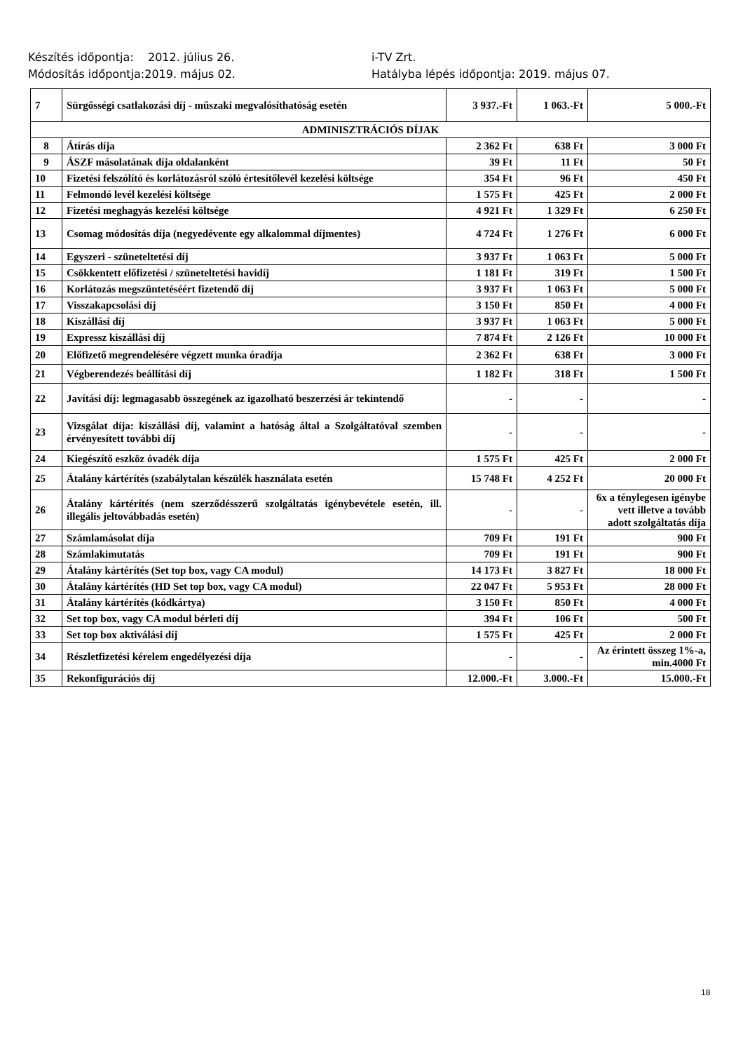Készítés időpontja: 2012. július 26.
Módosítás időpontja:2019. május 02.
i-TV Zrt.
Hatályba lépés időpontja: 2019. május 07.
| 7 | Sürgősségi csatlakozási díj - műszaki megvalósíthatóság esetén | 3 937.-Ft | 1 063.-Ft | 5 000.-Ft |
| ADMINISZTRÁCIÓS DÍJAK | | | | |
| 8 | Átírás díja | 2 362 Ft | 638 Ft | 3 000 Ft |
| 9 | ÁSZF másolatának díja oldalanként | 39 Ft | 11 Ft | 50 Ft |
| 10 | Fizetési felszólító és korlátozásról szóló értesítőlevél kezelési költsége | 354 Ft | 96 Ft | 450 Ft |
| 11 | Felmondó levél kezelési költsége | 1 575 Ft | 425 Ft | 2 000 Ft |
| 12 | Fizetési meghagyás kezelési költsége | 4 921 Ft | 1 329 Ft | 6 250 Ft |
| 13 | Csomag módosítás díja (negyedévente egy alkalommal díjmentes) | 4 724 Ft | 1 276 Ft | 6 000 Ft |
| 14 | Egyszeri - szüneteltetési díj | 3 937 Ft | 1 063 Ft | 5 000 Ft |
| 15 | Csökkentett előfizetési / szüneteltetési havidíj | 1 181 Ft | 319 Ft | 1 500 Ft |
| 16 | Korlátozás megszüntetéséért fizetendő díj | 3 937 Ft | 1 063 Ft | 5 000 Ft |
| 17 | Visszakapcsolási díj | 3 150 Ft | 850 Ft | 4 000 Ft |
| 18 | Kiszállási díj | 3 937 Ft | 1 063 Ft | 5 000 Ft |
| 19 | Expressz kiszállási díj | 7 874 Ft | 2 126 Ft | 10 000 Ft |
| 20 | Előfizető megrendelésére végzett munka óradíja | 2 362 Ft | 638 Ft | 3 000 Ft |
| 21 | Végberendezés beállítási díj | 1 182 Ft | 318 Ft | 1 500 Ft |
| 22 | Javítási díj: legmagasabb összegének az igazolható beszerzési ár tekintendő | - | - | - |
| 23 | Vizsgálat díja: kiszállási díj, valamint a hatóság által a Szolgáltatóval szemben érvényesített további díj | - | - | - |
| 24 | Kiegészítő eszköz óvadék díja | 1 575 Ft | 425 Ft | 2 000 Ft |
| 25 | Átalány kártérítés (szabálytalan készülék használata esetén | 15 748 Ft | 4 252 Ft | 20 000 Ft |
| 26 | Átalány kártérítés (nem szerződésszerű szolgáltatás igénybevétele esetén, ill. illegális jeltovábbadás esetén) | - | - | 6x a ténylegesen igénybe vett illetve a tovább adott szolgáltatás díja |
| 27 | Számlamásolat díja | 709 Ft | 191 Ft | 900 Ft |
| 28 | Számlakimutatás | 709 Ft | 191 Ft | 900 Ft |
| 29 | Átalány kártérítés (Set top box, vagy CA modul) | 14 173 Ft | 3 827 Ft | 18 000 Ft |
| 30 | Átalány kártérítés (HD Set top box, vagy CA modul) | 22 047 Ft | 5 953 Ft | 28 000 Ft |
| 31 | Átalány kártérítés (kódkártya) | 3 150 Ft | 850 Ft | 4 000 Ft |
| 32 | Set top box, vagy CA modul bérleti díj | 394 Ft | 106 Ft | 500 Ft |
| 33 | Set top box aktiválási díj | 1 575 Ft | 425 Ft | 2 000 Ft |
| 34 | Részletfizetési kérelem engedélyezési díja | - | - | Az érintett összeg 1%-a, min.4000 Ft |
| 35 | Rekonfigurációs díj | 12.000.-Ft | 3.000.-Ft | 15.000.-Ft |
18